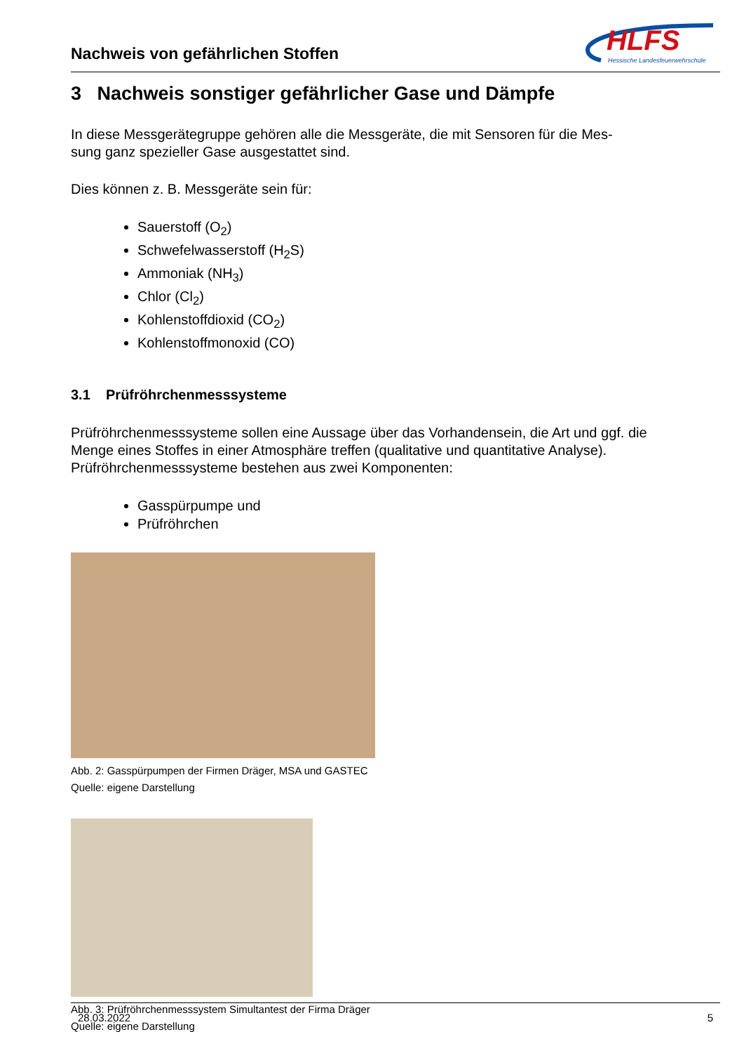Nachweis von gefährlichen Stoffen
HLFS
Hessische Landesfeuerwehrschule
3 Nachweis sonstiger gefährlicher Gase und Dämpfe
In diese Messgerätegruppe gehören alle die Messgeräte, die mit Sensoren für die Mes-
sung ganz spezieller Gase ausgestattet sind.
Dies können z. B. Messgeräte sein für:
Sauerstoff (O<sub>2</sub>)
Schwefelwasserstoff (H<sub>2</sub>S)
Ammoniak (NH<sub>3</sub>)
Chlor (Cl<sub>2</sub>)
Kohlenstoffdioxid (CO<sub>2</sub>)
Kohlenstoffmonoxid (CO)
3.1 Prüfröhrchenmesssysteme
Prüfröhrchenmesssysteme sollen eine Aussage über das Vorhandensein, die Art und ggf. die Menge eines Stoffes in einer Atmosphäre treffen (qualitative und quantitative Analyse). Prüfröhrchenmesssysteme bestehen aus zwei Komponenten:
Gasspürpumpe und
Prüfröhrchen
Abb. 2: Gasspürpumpen der Firmen Dräger, MSA und GASTEC
Quelle: eigene Darstellung
Abb. 3: Prüfröhrchenmesssystem Simultantest der Firma Dräger
Quelle: eigene Darstellung
28.03.2022 5